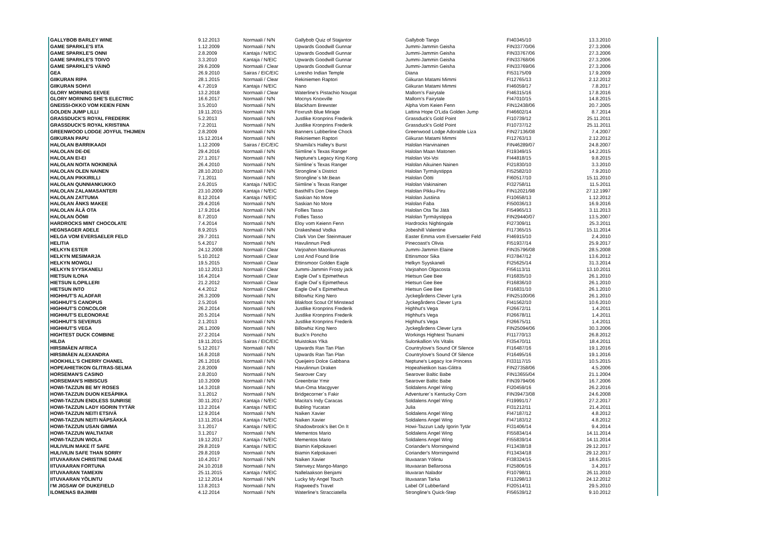| GALLYBOB BARLEY WINE | 9.12.2013 | Normaali / N/N | Gallybob Quiz of Stajantor | Gallybob Tango | FI40345/10 | 13.3.2010 |
| GAME SPARKLE'S IITA | 1.12.2009 | Normaali / N/N | Upwards Goodwill Gunnar | Jummi-Jammin Geisha | FIN33770/06 | 27.3.2006 |
| GAME SPARKLE'S ONNI | 2.8.2009 | Kantaja / N/EIC | Upwards Goodwill Gunnar | Jummi-Jammin Geisha | FIN33767/06 | 27.3.2006 |
| GAME SPARKLE'S TOIVO | 3.3.2010 | Kantaja / N/EIC | Upwards Goodwill Gunnar | Jummi-Jammin Geisha | FIN33768/06 | 27.3.2006 |
| GAME SPARKLE'S VÄINÖ | 29.6.2009 | Normaali / Clear | Upwards Goodwill Gunnar | Jummi-Jammin Geisha | FIN33769/06 | 27.3.2006 |
| GEA | 26.9.2010 | Sairas / EIC/EIC | Loresho Indian Temple | Diana | FI53175/09 | 17.9.2009 |
| GIIKURAN RIPA | 28.1.2015 | Normaali / Clear | Rekiniemen Raptori | Giikuran Matami Mimmi | FI12765/13 | 2.12.2012 |
| GIIKURAN SOHVI | 4.7.2019 | Kantaja / N/EIC | Nano | Giikuran Matami Mimmi | FI46059/17 | 7.8.2017 |
| GLORY MORNING EEVEE | 13.2.2018 | Normaali / Clear | Waterline's Pistachio Nougat | Mallorn's Fairytale | FI46315/16 | 17.8.2016 |
| GLORY MORNING SHE'S ELECTRIC | 16.6.2017 | Normaali / N/N | Mocnys Knoxville | Mallorn's Fairytale | FI47010/15 | 14.8.2015 |
| GNEISSI-OKKO VOM KEIEN FENN | 3.5.2010 | Normaali / N/N | Blackharn Brewster | Alpha Vom Keien Fenn | FIN12438/06 | 20.7.2005 |
| GOLDEN JUMP LILLI | 19.11.2015 | Normaali / N/N | Foxrush Blue Mirage | Lattina Hope O'Lida Golden Jump | FI46602/14 | 8.7.2014 |
| GRASSDUCK'S ROYAL FREDERIK | 5.2.2013 | Normaali / N/N | Justlike Kronprins Frederik | Grassduck's Gold Point | FI10739/12 | 25.11.2011 |
| GRASSDUCK'S ROYAL KRISTIINA | 7.2.2011 | Normaali / N/N | Justlike Kronprins Frederik | Grassduck's Gold Point | FI10737/12 | 25.11.2011 |
| GREENWOOD LODGE JOYFUL THIJMEN | 2.8.2009 | Normaali / N/N | Banners Lubberline Chock | Greenwood Lodge Adorable Liza | FIN27136/08 | 7.4.2007 |
| GIIKURAN PAPU | 15.12.2014 | Normaali / N/N | Rekiniemen Raptori | Giikuran Matami Mimmi | FI12763/13 | 2.12.2012 |
| HALOLAN BARRIKAADI | 1.12.2009 | Sairas / EIC/EIC | Shamila's Halley's Burst | Halolan Harvinainen | FIN46289/07 | 24.8.2007 |
| HALOLAN DE-DE | 29.4.2016 | Normaali / N/N | Siimline´s Texas Ranger | Halolan Maan Matonen | FI19349/15 | 14.2.2015 |
| HALOLAN EI-EI | 27.1.2017 | Normaali / N/N | Neptune's Legacy King Kong | Halolan Voi-Voi | FI44818/15 | 9.8.2015 |
| HALOLAN NOITA NOKINENÄ | 26.4.2010 | Normaali / N/N | Siimline´s Texas Ranger | Halolan Aikuinen Nainen | FI21830/10 | 3.3.2010 |
| HALOLAN OLEN NAINEN | 28.10.2010 | Normaali / N/N | Strongline´s District | Halolan Tyrmäystippa | FI52582/10 | 7.9.2010 |
| HALOLAN PIKKIRILLI | 7.1.2011 | Normaali / N/N | Strongline´s Mr.Bean | Halolan Öötti | FI60517/10 | 15.11.2010 |
| HALOLAN QUNNIANKUKKO | 2.6.2015 | Kantaja / N/EIC | Siimline´s Texas Ranger | Halolan Vakinainen | FI32758/11 | 11.5.2011 |
| HALOLAN ZALAMASANTERI | 23.10.2009 | Kantaja / N/EIC | Basthill's Don Diego | Halolan Pikku-Piru | FIN12021/98 | 27.12.1997 |
| HALOLAN ZATTUMA | 8.12.2014 | Kantaja / N/EIC | Saskian No More | Halolan Justiina | FI10658/13 | 1.12.2012 |
| HALOLAN ÅNKS MAKEE | 29.4.2016 | Normaali / N/N | Saskian No More | Halolan Faba | FI50036/13 | 16.9.2016 |
| HALOLAN ÄLÄ OTA | 17.9.2014 | Normaali / N/N | Follies Tasso | Halolan Ota Tai Jätä | FI54965/13 | 3.11.2013 |
| HALOLAN ÖÖMI | 8.7.2010 | Normaali / N/N | Follies Tasso | Halolan Tyrmäystippa | FIN29440/07 | 13.5.2007 |
| HARDROCKS MINT CHOCOLATE | 7.4.2014 | Normaali / N/N | Eloy vom Keienn Fenn | Hardrocks Nightingale | FI27309/11 | 25.3.2011 |
| HEGNSAGER ADELE | 8.9.2015 | Normaali / N/N | Drakeshead Vodka | Jobeshill Valentine | FI17365/15 | 15.11.2014 |
| HELGA VOM EVERSAELER FELD | 29.7.2011 | Normaali / N/N | Clark Von Der Steinmauer | Easter Emma vom Eversaeler Feld | FI46915/10 | 2.4.2010 |
| HELITIA | 5.4.2017 | Normaali / N/N | Havulinnun Pedi | Pinecoast's Olivia | FI51937/14 | 25.9.2017 |
| HELKYN ESTER | 24.12.2008 | Normaali / Clear | Varjoahon Maorikunnas | Jummi-Jammin Elaine | FIN35796/08 | 28.5.2008 |
| HELKYN MESIMARJA | 5.10.2012 | Normaali / Clear | Lost And Found Brie | Ettinsmoor Sika | FI37847/12 | 13.6.2012 |
| HELKYN MOWGLI | 19.5.2015 | Normaali / Clear | Ettinsmoor Golden Eagle | Helkyn Syyskaneli | FI25625/14 | 31.3.2014 |
| HELKYN SYYSKANELI | 10.12.2013 | Normaali / Clear | Jummi-Jammin Frosty jack | Varjoahon Olgacosta | FI56113/11 | 13.10.2011 |
| HIETSUN ILONA | 16.4.2014 | Normaali / Clear | Eagle Owl´s Epimetheus | Hietsun Gee Bee | FI16835/10 | 26.1.2010 |
| HIETSUN ILOPILLERI | 21.2.2012 | Normaali / Clear | Eagle Owl´s Epimetheus | Hietsun Gee Bee | FI16836/10 | 26.1.2010 |
| HIETSUN INTO | 4.4.2012 | Normaali / Clear | Eagle Owl´s Epimetheus | Hietsun Gee Bee | FI16831/10 | 26.1.2010 |
| HIGHHUT'S ALADFAR | 26.3.2009 | Normaali / N/N | Billowhiz King Nero | Jyckegårdens Clever Lyra | FIN25100/06 | 26.1.2010 |
| HIGHHUT'S CANOPUS | 2.5.2016 | Normaali / N/N | Blakfoot Scout Of Minstead | Jyckegårdens Clever Lyra | FI41562/10 | 10.6.2010 |
| HIGHHUT'S CONCOLOR | 26.2.2014 | Normaali / N/N | Justlike Kronprins Frederik | Highhut's Vega | FI26672/11 | 1.4.2011 |
| HIGHHUT'S ELEONORAE | 20.5.2014 | Normaali / N/N | Justlike Kronprins Frederik | Highhut's Vega | FI26678/11 | 1.4.2011 |
| HIGHHUT'S SEVERUS | 2.1.2013 | Normaali / N/N | Justlike Kronprins Frederik | Highhut's Vega | FI26675/11 | 1.4.2011 |
| HIGHHUT'S VEGA | 26.1.2009 | Normaali / N/N | Billowhiz King Nero | Jyckegårdens Clever Lyra | FIN25094/06 | 30.3.2006 |
| HIGHTEST DUCK COMBINE | 27.2.2014 | Normaali / N/N | Buck'n Poncho | Workings Hightest Tsunami | FI11770/13 | 26.8.2012 |
| HILDA | 19.11.2015 | Sairas / EIC/EIC | Muistokas Ylkä | Sulonkallion Vis Vitalis | FI35470/11 | 18.4.2011 |
| HIRSIMÄEN AFRICA | 5.12.2017 | Normaali / N/N | Upwards Ran Tan Plan | Countrylove's Sound Of Silence | FI16487/16 | 19.1.2016 |
| HIRSIMÄEN ALEXANDRA | 16.8.2018 | Normaali / N/N | Upwards Ran Tan Plan | Countrylove's Sound Of Silence | FI16495/16 | 19.1.2016 |
| HOOKHILL'S CHERRY CHANEL | 26.1.2016 | Normaali / N/N | Queijeiro Dolce Gabbana | Neptune's Legacy Ice Princess | FI33117/15 | 10.5.2015 |
| HOPEAHIETIKON GLITRAS-SELMA | 2.8.2009 | Normaali / N/N | Havulinnun Draken | Hopeahietikon Isas-Glittra | FIN27358/06 | 4.5.2006 |
| HORSEMAN'S CASINO | 2.8.2010 | Normaali / N/N | Searover Cary | Searover Baltic Babe | FIN13655/04 | 21.1.2004 |
| HORSEMAN'S HIBISCUS | 10.3.2009 | Normaali / N/N | Greenbriar Ymir | Searover Baltic Babe | FIN39794/06 | 16.7.2006 |
| HOWI-TAZZUN BE MY ROSES | 14.3.2018 | Normaali / N/N | Mun-Oma Macgyver | Soldalens Angel Wing | FI20459/16 | 26.2.2016 |
| HOWI-TAZZUN DUON KESÄPIIKA | 3.1.2012 | Normaali / N/N | Bridgecorner´s Fakir | Adventurer´s Kentucky Corn | FIN39473/08 | 24.6.2008 |
| HOWI-TAZZUN ENDLESS SUNRISE | 30.11.2017 | Kantaja / N/EIC | Macita's Indy Caracas | Soldalens Angel Wing | FI19991/17 | 27.2.2017 |
| HOWI-TAZZUN LADY IGORIN TYTÄR | 13.2.2014 | Kantaja / N/EIC | Bubling Yucatan | Julia | FI31212/11 | 21.4.2011 |
| HOWI-TAZZUN NEITI ETSIVÄ | 12.9.2014 | Normaali / N/N | Naiken Xavier | Soldalens Angel Wing | FI47187/12 | 4.8.2012 |
| HOWI-TAZZUN NEITI NÄPSÄKKÄ | 13.11.2014 | Kantaja / N/EIC | Naiken Xavier | Soldalens Angel Wing | FI47183/12 | 4.8.2012 |
| HOWI-TAZZUN USAN GIMMA | 3.1.2017 | Kantaja / N/EIC | Shadowbrook's Bet On It | Howi-Tazzun Lady Igorin Tytär | FI31406/14 | 9.4.2014 |
| HOWI-TAZZUN WALTIATAR | 3.1.2017 | Normaali / N/N | Mementos Mario | Soldalens Angel Wing | FI55834/14 | 14.11.2014 |
| HOWI-TAZZUN WIOLA | 19.12.2017 | Kantaja / N/EIC | Mementos Mario | Soldalens Angel Wing | FI55839/14 | 14.11.2014 |
| HULIVILIN MAKE IT SAFE | 29.8.2019 | Kantaja / N/EIC | Biamin Kelpokaveri | Coriander's Morningwind | FI13438/18 | 29.12.2017 |
| HULIVILIN SAFE THAN SORRY | 29.8.2019 | Normaali / N/N | Biamin Kelpokaveri | Coriander's Morningwind | FI13434/18 | 29.12.2017 |
| IITUVAARAN CHRISTINE DAAE | 10.4.2017 | Normaali / N/N | Naiken Xavier | Iituvaaran Yölintu | FI38324/15 | 18.6.2015 |
| IITUVAARAN FORTUNA | 24.10.2018 | Normaali / N/N | Stenveyz Mango-Mango | Iituvaaran Bellaroosa | FI25806/16 | 3.4.2017 |
| IITUVAARAN TAMEXIN | 25.11.2015 | Kantaja / N/EIC | Nallelaakson Benjami | Iituvaran Nalador | FI10798/11 | 26.11.2010 |
| IITUVAARAN YÖLINTU | 12.12.2014 | Normaali / N/N | Lucky My Angel Touch | Iituvaaran Tarka | FI13298/13 | 24.12.2012 |
| I'M JIGSAW OF DUKEFIELD | 13.8.2013 | Normaali / N/N | Ragweed's Travel | Label Of Lubberland | FI20514/11 | 29.5.2010 |
| ILOMENAS BAJIMBI | 4.12.2014 | Normaali / N/N | Waterline's Stracciatella | Strongline's Quick-Step | FI56539/12 | 9.10.2012 |